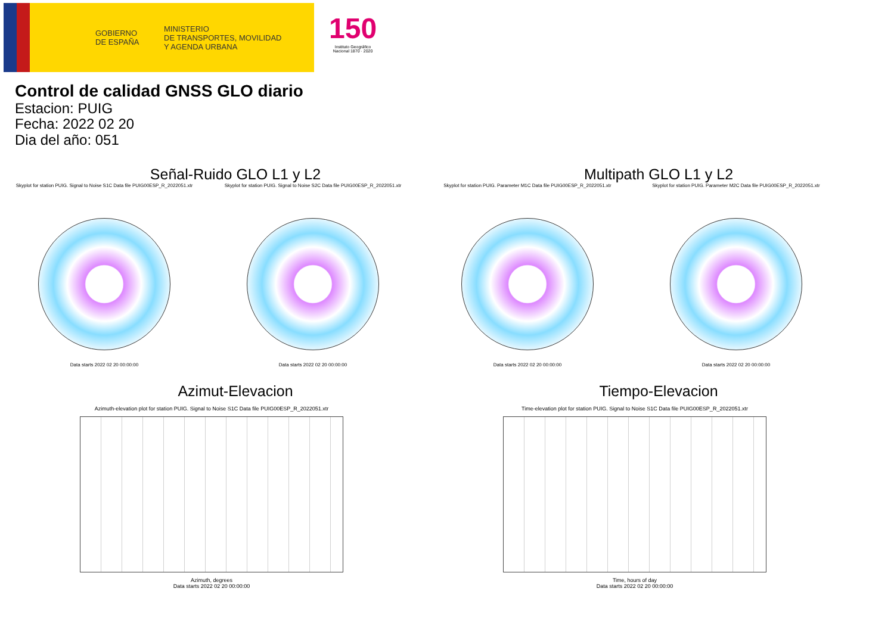GOBIERNO
DE ESPAÑA
MINISTERIO
DE TRANSPORTES, MOVILIDAD
Y AGENDA URBANA
150
Instituto Geográfico
Nacional 1870 · 2020
Control de calidad GNSS GLO diario
Estacion: PUIG
Fecha: 2022 02 20
Dia del año: 051
Señal-Ruido GLO L1 y L2
Skyplot for station PUIG. Signal to Noise S1C Data file PUIG00ESP_R_2022051.xtr
Data starts 2022 02 20 00:00:00
Skyplot for station PUIG. Signal to Noise S2C Data file PUIG00ESP_R_2022051.xtr
Data starts 2022 02 20 00:00:00
Multipath GLO L1 y L2
Skyplot for station PUIG. Parameter M1C Data file PUIG00ESP_R_2022051.xtr
Data starts 2022 02 20 00:00:00
Skyplot for station PUIG. Parameter M2C Data file PUIG00ESP_R_2022051.xtr
Data starts 2022 02 20 00:00:00
Azimut-Elevacion
Azimuth-elevation plot for station PUIG. Signal to Noise S1C Data file PUIG00ESP_R_2022051.xtr
Azimuth, degrees
Data starts 2022 02 20 00:00:00
Tiempo-Elevacion
Time-elevation plot for station PUIG. Signal to Noise S1C Data file PUIG00ESP_R_2022051.xtr
Time, hours of day
Data starts 2022 02 20 00:00:00